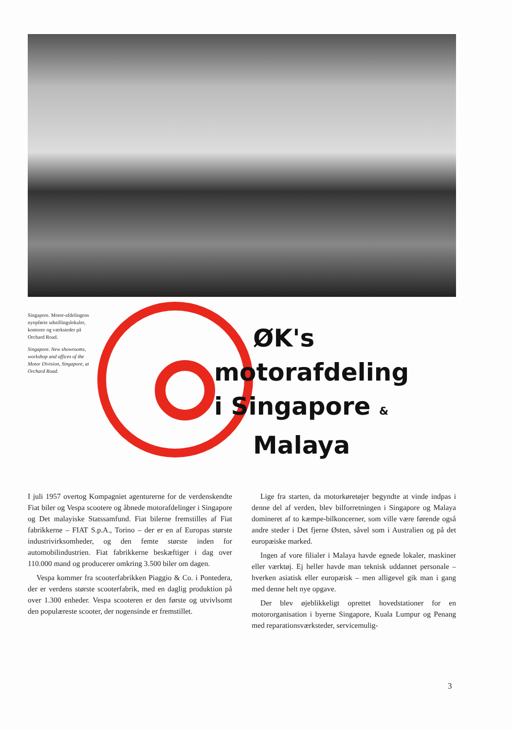Singapore. Motor-afdelingens nyopførte udstillingslokaler, kontorer og værksteder på Orchard Road.
Singapore. New showrooms, workshop and offices of the Motor Division, Singapore, at Orchard Road.
ØK's
motorafdeling
i Singapore &
Malaya
I juli 1957 overtog Kompagniet agenturerne for de verdenskendte Fiat biler og Vespa scootere og åbnede motorafdelinger i Singapore og Det malayiske Statssamfund. Fiat bilerne fremstilles af Fiat fabrikkerne – FIAT S.p.A., Torino – der er en af Europas største industrivirksomheder, og den femte største inden for automobilindustrien. Fiat fabrikkerne beskæftiger i dag over 110.000 mand og producerer omkring 3.500 biler om dagen.
Vespa kommer fra scooterfabrikken Piaggio & Co. i Pontedera, der er verdens største scooterfabrik, med en daglig produktion på over 1.300 enheder. Vespa scooteren er den første og utvivlsomt den populæreste scooter, der nogensinde er fremstillet.
Lige fra starten, da motorkøretøjer begyndte at vinde indpas i denne del af verden, blev bilforretningen i Singapore og Malaya domineret af to kæmpe-bilkoncerner, som ville være førende også andre steder i Det fjerne Østen, såvel som i Australien og på det europæiske marked.
Ingen af vore filialer i Malaya havde egnede lokaler, maskiner eller værktøj. Ej heller havde man teknisk uddannet personale – hverken asiatisk eller europæisk – men alligevel gik man i gang med denne helt nye opgave.
Der blev øjeblikkeligt oprettet hovedstationer for en motororganisation i byerne Singapore, Kuala Lumpur og Penang med reparationsværksteder, servicemulig-
3